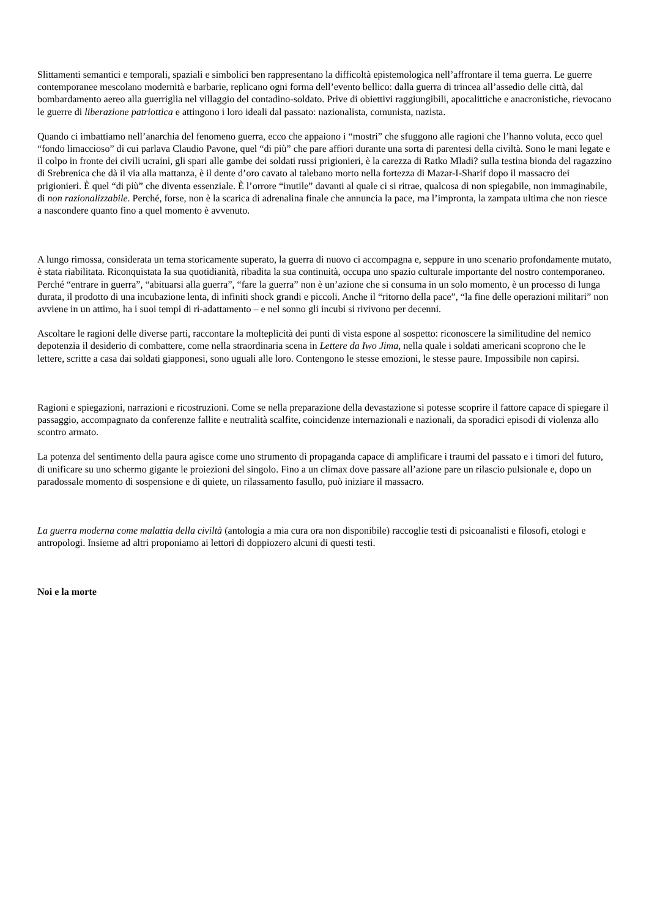Slittamenti semantici e temporali, spaziali e simbolici ben rappresentano la difficoltà epistemologica nell’affrontare il tema guerra. Le guerre contemporanee mescolano modernità e barbarie, replicano ogni forma dell’evento bellico: dalla guerra di trincea all’assedio delle città, dal bombardamento aereo alla guerriglia nel villaggio del contadino-soldato. Prive di obiettivi raggiungibili, apocalittiche e anacronistiche, rievocano le guerre di liberazione patriottica e attingono i loro ideali dal passato: nazionalista, comunista, nazista.
Quando ci imbattiamo nell’anarchia del fenomeno guerra, ecco che appaiono i “mostri” che sfuggono alle ragioni che l’hanno voluta, ecco quel “fondo limaccioso” di cui parlava Claudio Pavone, quel “di più” che pare affiori durante una sorta di parentesi della civiltà. Sono le mani legate e il colpo in fronte dei civili ucraini, gli spari alle gambe dei soldati russi prigionieri, è la carezza di Ratko Mladi? sulla testina bionda del ragazzino di Srebrenica che dà il via alla mattanza, è il dente d’oro cavato al talebano morto nella fortezza di Mazar-I-Sharif dopo il massacro dei prigionieri. È quel “di più” che diventa essenziale. È l’orrore “inutile” davanti al quale ci si ritrae, qualcosa di non spiegabile, non immaginabile, di non razionalizzabile. Perché, forse, non è la scarica di adrenalina finale che annuncia la pace, ma l’impronta, la zampata ultima che non riesce a nascondere quanto fino a quel momento è avvenuto.
A lungo rimossa, considerata un tema storicamente superato, la guerra di nuovo ci accompagna e, seppure in uno scenario profondamente mutato, è stata riabilitata. Riconquistata la sua quotidianità, ribadita la sua continuità, occupa uno spazio culturale importante del nostro contemporaneo. Perché “entrare in guerra”, “abituarsi alla guerra”, “fare la guerra” non è un’azione che si consuma in un solo momento, è un processo di lunga durata, il prodotto di una incubazione lenta, di infiniti shock grandi e piccoli. Anche il “ritorno della pace”, “la fine delle operazioni militari” non avviene in un attimo, ha i suoi tempi di ri-adattamento – e nel sonno gli incubi si rivivono per decenni.
Ascoltare le ragioni delle diverse parti, raccontare la molteplicità dei punti di vista espone al sospetto: riconoscere la similitudine del nemico depotenzia il desiderio di combattere, come nella straordinaria scena in Lettere da Iwo Jima, nella quale i soldati americani scoprono che le lettere, scritte a casa dai soldati giapponesi, sono uguali alle loro. Contengono le stesse emozioni, le stesse paure. Impossibile non capirsi.
Ragioni e spiegazioni, narrazioni e ricostruzioni. Come se nella preparazione della devastazione si potesse scoprire il fattore capace di spiegare il passaggio, accompagnato da conferenze fallite e neutralità scalfite, coincidenze internazionali e nazionali, da sporadici episodi di violenza allo scontro armato.
La potenza del sentimento della paura agisce come uno strumento di propaganda capace di amplificare i traumi del passato e i timori del futuro, di unificare su uno schermo gigante le proiezioni del singolo. Fino a un climax dove passare all’azione pare un rilascio pulsionale e, dopo un paradossale momento di sospensione e di quiete, un rilassamento fasullo, può iniziare il massacro.
La guerra moderna come malattia della civiltà (antologia a mia cura ora non disponibile) raccoglie testi di psicoanalisti e filosofi, etologi e antropologi. Insieme ad altri proponiamo ai lettori di doppiozero alcuni di questi testi.
Noi e la morte